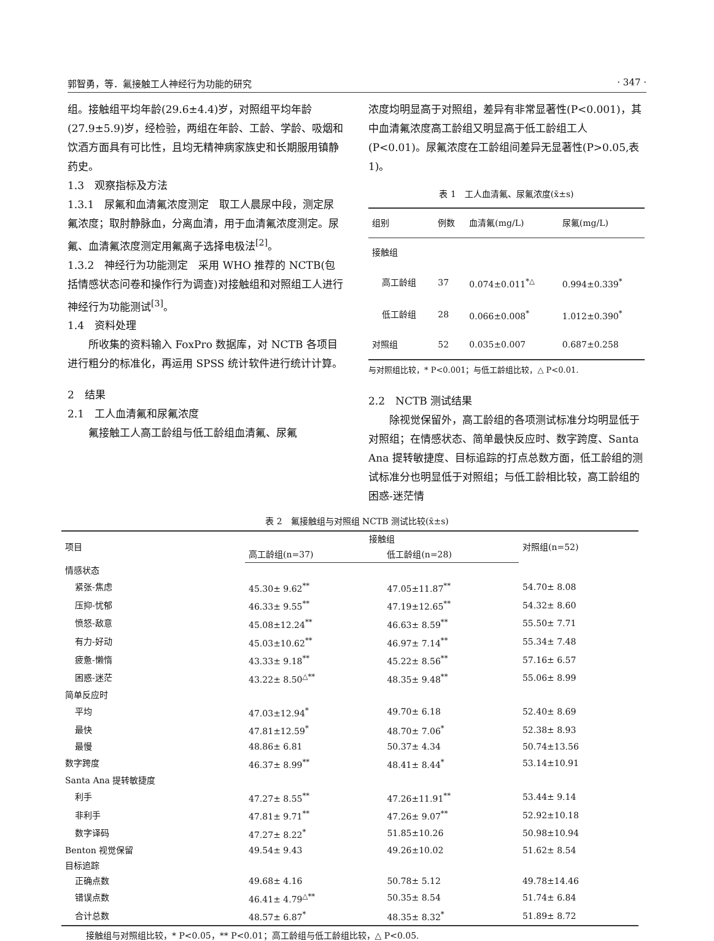郭智勇，等．氟接触工人神经行为功能的研究 · 347 ·
组。接触组平均年龄(29.6±4.4)岁，对照组平均年龄(27.9±5.9)岁，经检验，两组在年龄、工龄、学龄、吸烟和饮酒方面具有可比性，且均无精神病家族史和长期服用镇静药史。
1.3　观察指标及方法
1.3.1　尿氟和血清氟浓度测定　取工人晨尿中段，测定尿氟浓度；取肘静脉血，分离血清，用于血清氟浓度测定。尿氟、血清氟浓度测定用氟离子选择电极法<sup>[2]</sup>。
1.3.2　神经行为功能测定　采用 WHO 推荐的 NCTB(包括情感状态问卷和操作行为调查)对接触组和对照组工人进行神经行为功能测试<sup>[3]</sup>。
1.4　资料处理
所收集的资料输入 FoxPro 数据库，对 NCTB 各项目进行粗分的标准化，再运用 SPSS 统计软件进行统计计算。
2　结果
2.1　工人血清氟和尿氟浓度
氟接触工人高工龄组与低工龄组血清氟、尿氟
浓度均明显高于对照组，差异有非常显著性(P<0.001)，其中血清氟浓度高工龄组又明显高于低工龄组工人(P<0.01)。尿氟浓度在工龄组间差异无显著性(P>0.05,表1)。
表 1　工人血清氟、尿氟浓度(x̄±s)
| 组别 | 例数 | 血清氟(mg/L) | 尿氟(mg/L) |
| --- | --- | --- | --- |
| 接触组 | | | |
| 高工龄组 | 37 | 0.074±0.011<sup>*△</sup> | 0.994±0.339<sup>*</sup> |
| 低工龄组 | 28 | 0.066±0.008<sup>*</sup> | 1.012±0.390<sup>*</sup> |
| 对照组 | 52 | 0.035±0.007 | 0.687±0.258 |
与对照组比较，* P<0.001；与低工龄组比较，△ P<0.01.
2.2　NCTB 测试结果
除视觉保留外，高工龄组的各项测试标准分均明显低于对照组；在情感状态、简单最快反应时、数字跨度、Santa Ana 提转敏捷度、目标追踪的打点总数方面，低工龄组的测试标准分也明显低于对照组；与低工龄相比较，高工龄组的困惑-迷茫情
表 2　氟接触组与对照组 NCTB 测试比较(x̄±s)
| 项目 | 接触组 | | 对照组(n=52) |
| --- | --- | --- | --- |
| | 高工龄组(n=37) | 低工龄组(n=28) | |
| 情感状态 | | | |
| 紧张-焦虑 | 45.30± 9.62<sup>**</sup> | 47.05±11.87<sup>**</sup> | 54.70± 8.08 |
| 压抑-忧郁 | 46.33± 9.55<sup>**</sup> | 47.19±12.65<sup>**</sup> | 54.32± 8.60 |
| 愤怒-敌意 | 45.08±12.24<sup>**</sup> | 46.63± 8.59<sup>**</sup> | 55.50± 7.71 |
| 有力-好动 | 45.03±10.62<sup>**</sup> | 46.97± 7.14<sup>**</sup> | 55.34± 7.48 |
| 疲惫-懒惰 | 43.33± 9.18<sup>**</sup> | 45.22± 8.56<sup>**</sup> | 57.16± 6.57 |
| 困惑-迷茫 | 43.22± 8.50<sup>△**</sup> | 48.35± 9.48<sup>**</sup> | 55.06± 8.99 |
| 简单反应时 | | | |
| 平均 | 47.03±12.94<sup>*</sup> | 49.70± 6.18 | 52.40± 8.69 |
| 最快 | 47.81±12.59<sup>*</sup> | 48.70± 7.06<sup>*</sup> | 52.38± 8.93 |
| 最慢 | 48.86± 6.81 | 50.37± 4.34 | 50.74±13.56 |
| 数字跨度 | 46.37± 8.99<sup>**</sup> | 48.41± 8.44<sup>*</sup> | 53.14±10.91 |
| Santa Ana 提转敏捷度 | | | |
| 利手 | 47.27± 8.55<sup>**</sup> | 47.26±11.91<sup>**</sup> | 53.44± 9.14 |
| 非利手 | 47.81± 9.71<sup>**</sup> | 47.26± 9.07<sup>**</sup> | 52.92±10.18 |
| 数字译码 | 47.27± 8.22<sup>*</sup> | 51.85±10.26 | 50.98±10.94 |
| Benton 视觉保留 | 49.54± 9.43 | 49.26±10.02 | 51.62± 8.54 |
| 目标追踪 | | | |
| 正确点数 | 49.68± 4.16 | 50.78± 5.12 | 49.78±14.46 |
| 错误点数 | 46.41± 4.79<sup>△**</sup> | 50.35± 8.54 | 51.74± 6.84 |
| 合计总数 | 48.57± 6.87<sup>*</sup> | 48.35± 8.32<sup>*</sup> | 51.89± 8.72 |
接触组与对照组比较，* P<0.05，** P<0.01；高工龄组与低工龄组比较，△ P<0.05.